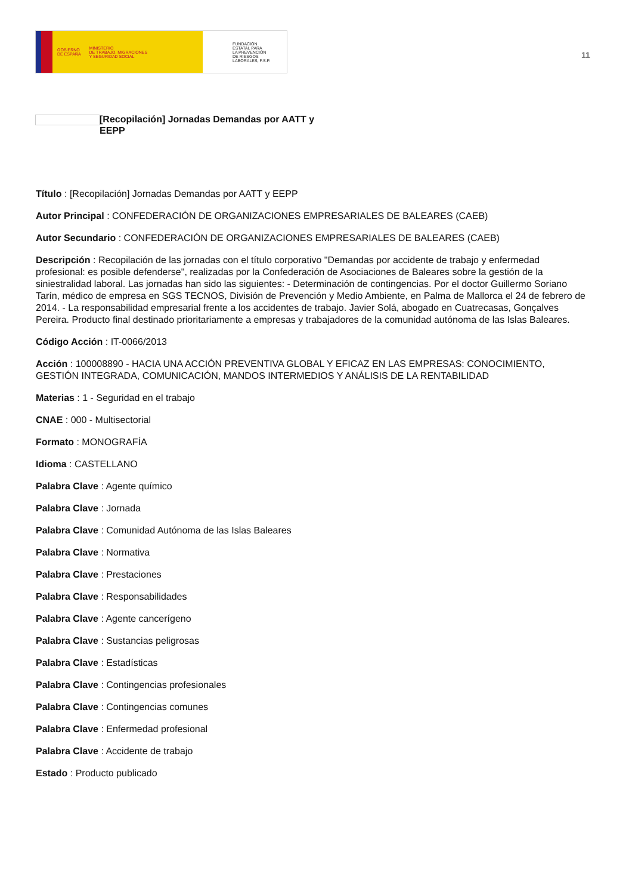GOBIERNO
DE ESPAÑA MINISTERIO
DE TRABAJO, MIGRACIONES
Y SEGURIDAD SOCIAL
FUNDACIÓN
ESTATAL PARA
LA PREVENCIÓN
DE RIESGOS
LABORALES, F.S.P.
11
[Recopilación] Jornadas Demandas por AATT y EEPP
Título : [Recopilación] Jornadas Demandas por AATT y EEPP
Autor Principal : CONFEDERACIÓN DE ORGANIZACIONES EMPRESARIALES DE BALEARES (CAEB)
Autor Secundario : CONFEDERACIÓN DE ORGANIZACIONES EMPRESARIALES DE BALEARES (CAEB)
Descripción : Recopilación de las jornadas con el título corporativo "Demandas por accidente de trabajo y enfermedad profesional: es posible defenderse", realizadas por la Confederación de Asociaciones de Baleares sobre la gestión de la siniestralidad laboral. Las jornadas han sido las siguientes: - Determinación de contingencias. Por el doctor Guillermo Soriano Tarín, médico de empresa en SGS TECNOS, División de Prevención y Medio Ambiente, en Palma de Mallorca el 24 de febrero de 2014. - La responsabilidad empresarial frente a los accidentes de trabajo. Javier Solá, abogado en Cuatrecasas, Gonçalves Pereira. Producto final destinado prioritariamente a empresas y trabajadores de la comunidad autónoma de las Islas Baleares.
Código Acción : IT-0066/2013
Acción : 100008890 - HACIA UNA ACCIÓN PREVENTIVA GLOBAL Y EFICAZ EN LAS EMPRESAS: CONOCIMIENTO, GESTIÓN INTEGRADA, COMUNICACIÓN, MANDOS INTERMEDIOS Y ANÁLISIS DE LA RENTABILIDAD
Materias : 1 - Seguridad en el trabajo
CNAE : 000 - Multisectorial
Formato : MONOGRAFÍA
Idioma : CASTELLANO
Palabra Clave : Agente químico
Palabra Clave : Jornada
Palabra Clave : Comunidad Autónoma de las Islas Baleares
Palabra Clave : Normativa
Palabra Clave : Prestaciones
Palabra Clave : Responsabilidades
Palabra Clave : Agente cancerígeno
Palabra Clave : Sustancias peligrosas
Palabra Clave : Estadísticas
Palabra Clave : Contingencias profesionales
Palabra Clave : Contingencias comunes
Palabra Clave : Enfermedad profesional
Palabra Clave : Accidente de trabajo
Estado : Producto publicado